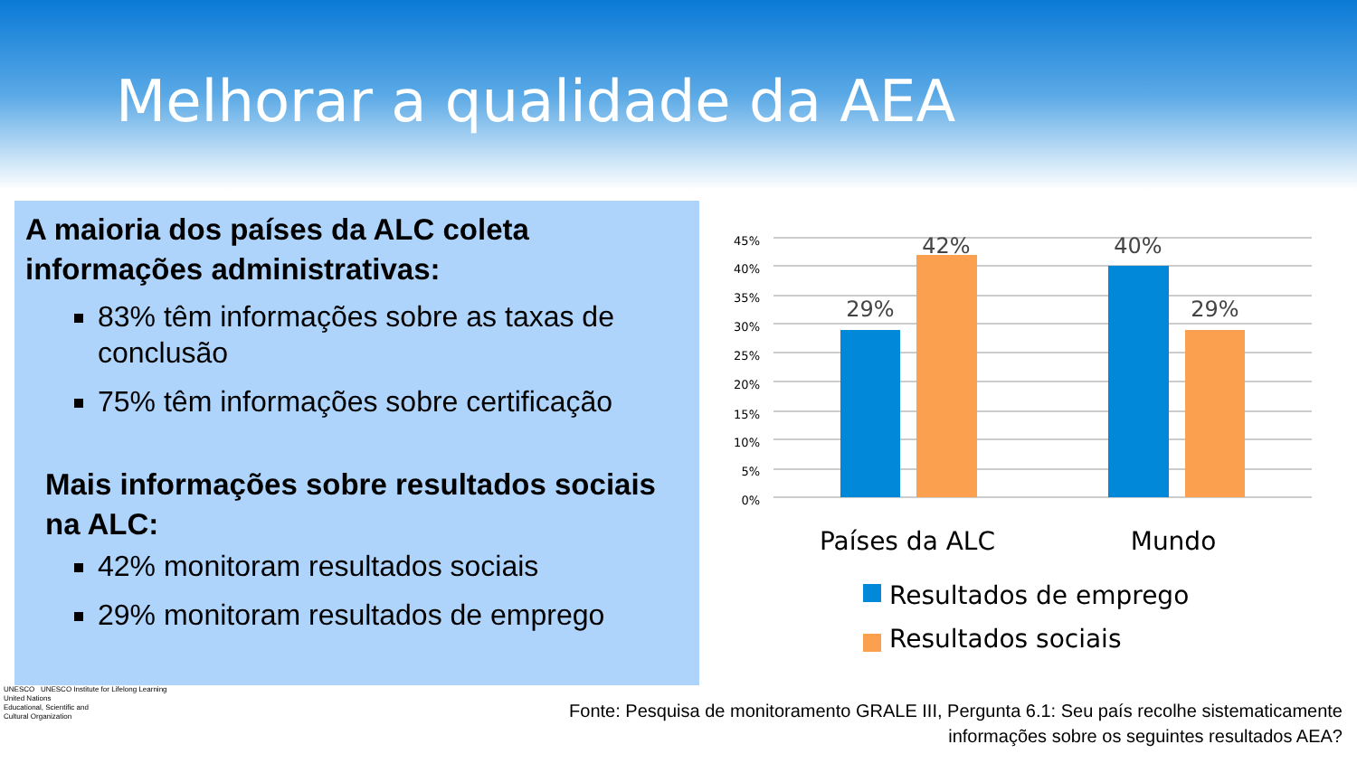Melhorar a qualidade da AEA
A maioria dos países da ALC coleta informações administrativas:
83% têm informações sobre as taxas de conclusão
75% têm informações sobre certificação
Mais informações sobre resultados sociais na ALC:
42% monitoram resultados sociais
29% monitoram resultados de emprego
45%
40%
35%
30%
25%
20%
15%
10%
5%
0%
29%
42%
40%
29%
Países da ALC
Mundo
Resultados de emprego
Resultados sociais
UNESCO UNESCO Institute for Lifelong Learning
United Nations
Educational, Scientific and
Cultural Organization
Fonte: Pesquisa de monitoramento GRALE III, Pergunta 6.1: Seu país recolhe sistematicamente
informações sobre os seguintes resultados AEA?